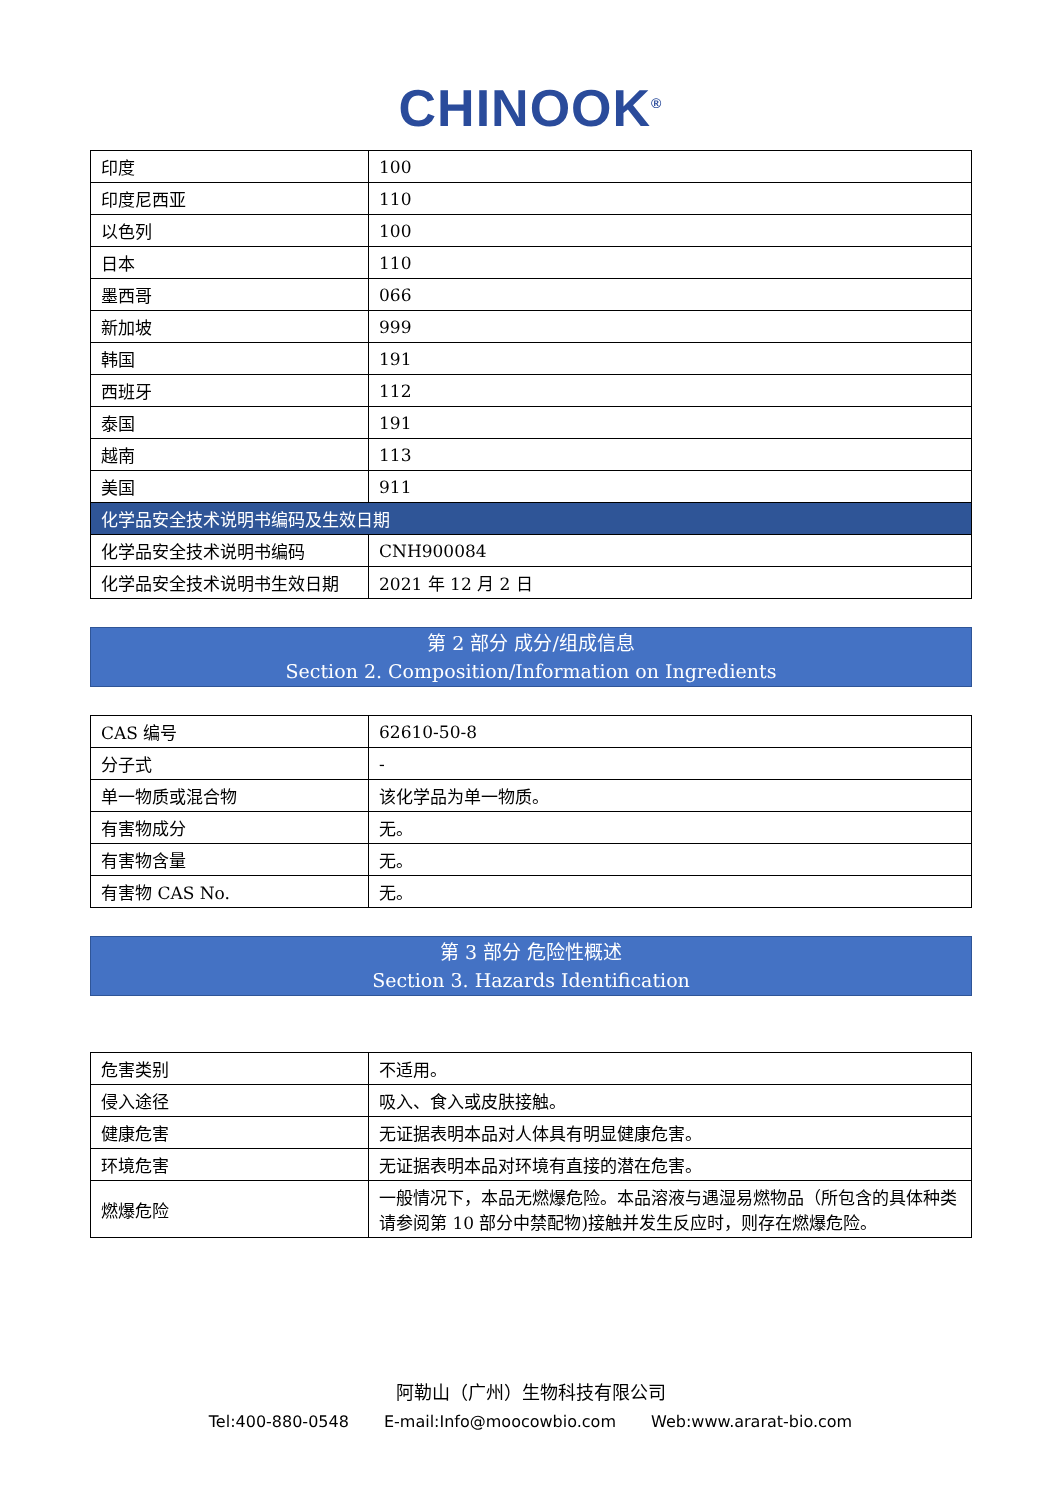CHINOOK<sup>®</sup>
| 印度 | 100 |
| 印度尼西亚 | 110 |
| 以色列 | 100 |
| 日本 | 110 |
| 墨西哥 | 066 |
| 新加坡 | 999 |
| 韩国 | 191 |
| 西班牙 | 112 |
| 泰国 | 191 |
| 越南 | 113 |
| 美国 | 911 |
| 化学品安全技术说明书编码及生效日期 | |
| 化学品安全技术说明书编码 | CNH900084 |
| 化学品安全技术说明书生效日期 | 2021 年 12 月 2 日 |
第 2 部分 成分/组成信息
Section 2. Composition/Information on Ingredients
| CAS 编号 | 62610-50-8 |
| 分子式 | - |
| 单一物质或混合物 | 该化学品为单一物质。 |
| 有害物成分 | 无。 |
| 有害物含量 | 无。 |
| 有害物 CAS No. | 无。 |
第 3 部分 危险性概述
Section 3. Hazards Identification
| 危害类别 | 不适用。 |
| 侵入途径 | 吸入、食入或皮肤接触。 |
| 健康危害 | 无证据表明本品对人体具有明显健康危害。 |
| 环境危害 | 无证据表明本品对环境有直接的潜在危害。 |
| 燃爆危险 | 一般情况下，本品无燃爆危险。本品溶液与遇湿易燃物品（所包含的具体种类请参阅第 10 部分中禁配物)接触并发生反应时，则存在燃爆危险。 |
阿勒山（广州）生物科技有限公司
Tel:400-880-0548 E-mail:Info@moocowbio.com Web:www.ararat-bio.com